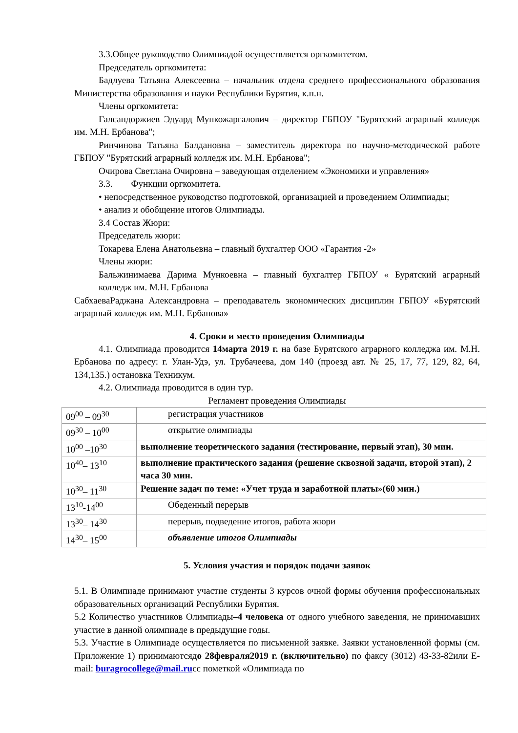3.3.Общее руководство Олимпиадой осуществляется оргкомитетом.
Председатель оргкомитета:
Бадлуева Татьяна Алексеевна – начальник отдела среднего профессионального образования Министерства образования и науки Республики Бурятия, к.п.н.
Члены оргкомитета:
Галсандоржиев Эдуард Мункожаргалович – директор ГБПОУ "Бурятский аграрный колледж им. М.Н. Ербанова";
Ринчинова Татьяна Балдановна – заместитель директора по научно-методической работе ГБПОУ "Бурятский аграрный колледж им. М.Н. Ербанова";
Очирова Светлана Очировна – заведующая отделением «Экономики и управления»
3.3. Функции оргкомитета.
• непосредственное руководство подготовкой, организацией и проведением Олимпиады;
• анализ и обобщение итогов Олимпиады.
3.4 Состав Жюри:
Председатель жюри:
Токарева Елена Анатольевна – главный бухгалтер ООО «Гарантия -2»
Члены жюри:
Бальжинимаева Дарима Мункоевна – главный бухгалтер ГБПОУ « Бурятский аграрный колледж им. М.Н. Ербанова
СабхаеваРаджана Александровна – преподаватель экономических дисциплин ГБПОУ «Бурятский аграрный колледж им. М.Н. Ербанова»
4. Сроки и место проведения Олимпиады
4.1. Олимпиада проводится 14марта 2019 г. на базе Бурятского аграрного колледжа им. М.Н. Ербанова по адресу: г. Улан-Удэ, ул. Трубачеева, дом 140 (проезд авт. № 25, 17, 77, 129, 82, 64, 134,135.) остановка Техникум.
4.2. Олимпиада проводится в один тур.
Регламент проведения Олимпиады
| 09<sup>00</sup> – 09<sup>30</sup> | регистрация участников |
| 09<sup>30</sup> – 10<sup>00</sup> | открытие олимпиады |
| 10<sup>00</sup> –10<sup>30</sup> | выполнение теоретического задания (тестирование, первый этап), 30 мин. |
| 10<sup>40</sup>– 13<sup>10</sup> | выполнение практического задания (решение сквозной задачи, второй этап), 2 часа 30 мин. |
| 10<sup>30</sup>– 11<sup>30</sup> | Решение задач по теме: «Учет труда и заработной платы»(60 мин.) |
| 13<sup>10</sup>-14<sup>00</sup> | Обеденный перерыв |
| 13<sup>30</sup>– 14<sup>30</sup> | перерыв, подведение итогов, работа жюри |
| 14<sup>30</sup>– 15<sup>00</sup> | объявление итогов Олимпиады |
5. Условия участия и порядок подачи заявок
5.1. В Олимпиаде принимают участие студенты 3 курсов очной формы обучения профессиональных образовательных организаций Республики Бурятия.
5.2 Количество участников Олимпиады–4 человека от одного учебного заведения, не принимавших участие в данной олимпиаде в предыдущие годы.
5.3. Участие в Олимпиаде осуществляется по письменной заявке. Заявки установленной формы (см. Приложение 1) принимаютсядо 28февраля2019 г. (включительно) по факсу (3012) 43-33-82или E-mail: buragrocollege@mail.ruсс пометкой «Олимпиада по